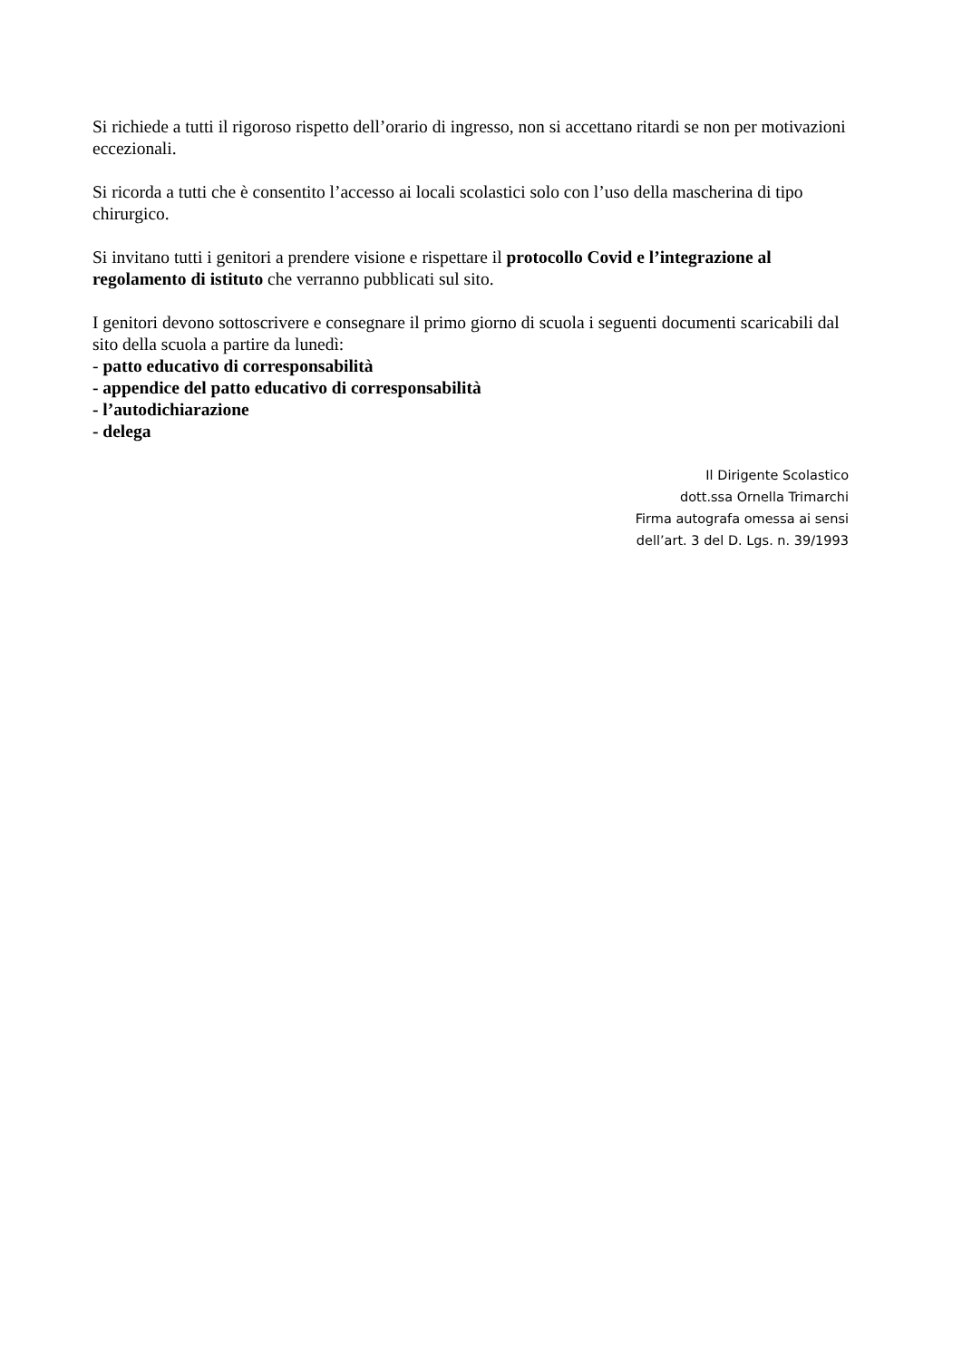Si richiede a tutti il rigoroso rispetto dell’orario di ingresso, non si accettano ritardi se non per motivazioni eccezionali.
Si ricorda a tutti che è consentito l’accesso ai locali scolastici solo con l’uso della mascherina di tipo chirurgico.
Si invitano tutti i genitori a prendere visione e rispettare il protocollo Covid e l’integrazione al regolamento di istituto che verranno pubblicati sul sito.
I genitori devono sottoscrivere e consegnare il primo giorno di scuola i seguenti documenti scaricabili dal sito della scuola a partire da lunedì:
- patto educativo di corresponsabilità
- appendice del patto educativo di corresponsabilità
- l’autodichiarazione
- delega
Il Dirigente Scolastico
dott.ssa Ornella Trimarchi
Firma autografa omessa ai sensi
dell’art. 3 del D. Lgs. n. 39/1993